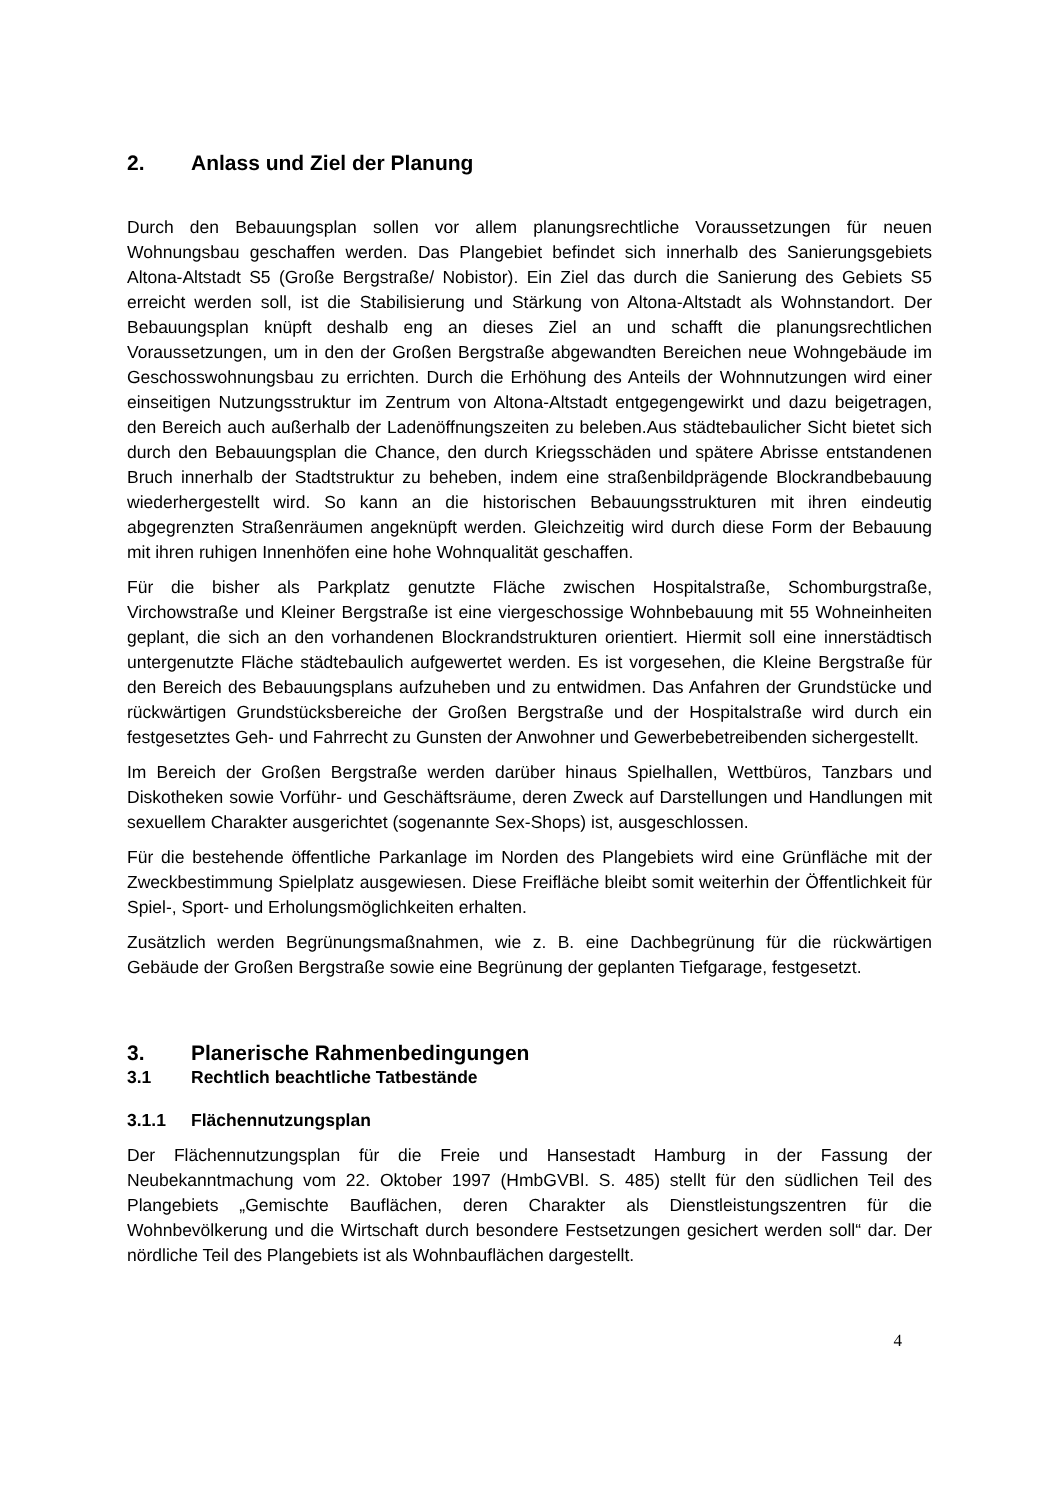2. Anlass und Ziel der Planung
Durch den Bebauungsplan sollen vor allem planungsrechtliche Voraussetzungen für neuen Wohnungsbau geschaffen werden. Das Plangebiet befindet sich innerhalb des Sanierungsgebiets Altona-Altstadt S5 (Große Bergstraße/ Nobistor). Ein Ziel das durch die Sanierung des Gebiets S5 erreicht werden soll, ist die Stabilisierung und Stärkung von Altona-Altstadt als Wohnstandort. Der Bebauungsplan knüpft deshalb eng an dieses Ziel an und schafft die planungsrechtlichen Voraussetzungen, um in den der Großen Bergstraße abgewandten Bereichen neue Wohngebäude im Geschosswohnungsbau zu errichten. Durch die Erhöhung des Anteils der Wohnnutzungen wird einer einseitigen Nutzungsstruktur im Zentrum von Altona-Altstadt entgegengewirkt und dazu beigetragen, den Bereich auch außerhalb der Ladenöffnungszeiten zu beleben.Aus städtebaulicher Sicht bietet sich durch den Bebauungsplan die Chance, den durch Kriegsschäden und spätere Abrisse entstandenen Bruch innerhalb der Stadtstruktur zu beheben, indem eine straßenbildprägende Blockrandbebauung wiederhergestellt wird. So kann an die historischen Bebauungsstrukturen mit ihren eindeutig abgegrenzten Straßenräumen angeknüpft werden. Gleichzeitig wird durch diese Form der Bebauung mit ihren ruhigen Innenhöfen eine hohe Wohnqualität geschaffen.
Für die bisher als Parkplatz genutzte Fläche zwischen Hospitalstraße, Schomburgstraße, Virchowstraße und Kleiner Bergstraße ist eine viergeschossige Wohnbebauung mit 55 Wohneinheiten geplant, die sich an den vorhandenen Blockrandstrukturen orientiert. Hiermit soll eine innerstädtisch untergenutzte Fläche städtebaulich aufgewertet werden. Es ist vorgesehen, die Kleine Bergstraße für den Bereich des Bebauungsplans aufzuheben und zu entwidmen. Das Anfahren der Grundstücke und rückwärtigen Grundstücksbereiche der Großen Bergstraße und der Hospitalstraße wird durch ein festgesetztes Geh- und Fahrrecht zu Gunsten der Anwohner und Gewerbebetreibenden sichergestellt.
Im Bereich der Großen Bergstraße werden darüber hinaus Spielhallen, Wettbüros, Tanzbars und Diskotheken sowie Vorführ- und Geschäftsräume, deren Zweck auf Darstellungen und Handlungen mit sexuellem Charakter ausgerichtet (sogenannte Sex-Shops) ist, ausgeschlossen.
Für die bestehende öffentliche Parkanlage im Norden des Plangebiets wird eine Grünfläche mit der Zweckbestimmung Spielplatz ausgewiesen. Diese Freifläche bleibt somit weiterhin der Öffentlichkeit für Spiel-, Sport- und Erholungsmöglichkeiten erhalten.
Zusätzlich werden Begrünungsmaßnahmen, wie z. B. eine Dachbegrünung für die rückwärtigen Gebäude der Großen Bergstraße sowie eine Begrünung der geplanten Tiefgarage, festgesetzt.
3. Planerische Rahmenbedingungen
3.1 Rechtlich beachtliche Tatbestände
3.1.1 Flächennutzungsplan
Der Flächennutzungsplan für die Freie und Hansestadt Hamburg in der Fassung der Neubekanntmachung vom 22. Oktober 1997 (HmbGVBl. S. 485) stellt für den südlichen Teil des Plangebiets „Gemischte Bauflächen, deren Charakter als Dienstleistungszentren für die Wohnbevölkerung und die Wirtschaft durch besondere Festsetzungen gesichert werden soll“ dar. Der nördliche Teil des Plangebiets ist als Wohnbauflächen dargestellt.
4